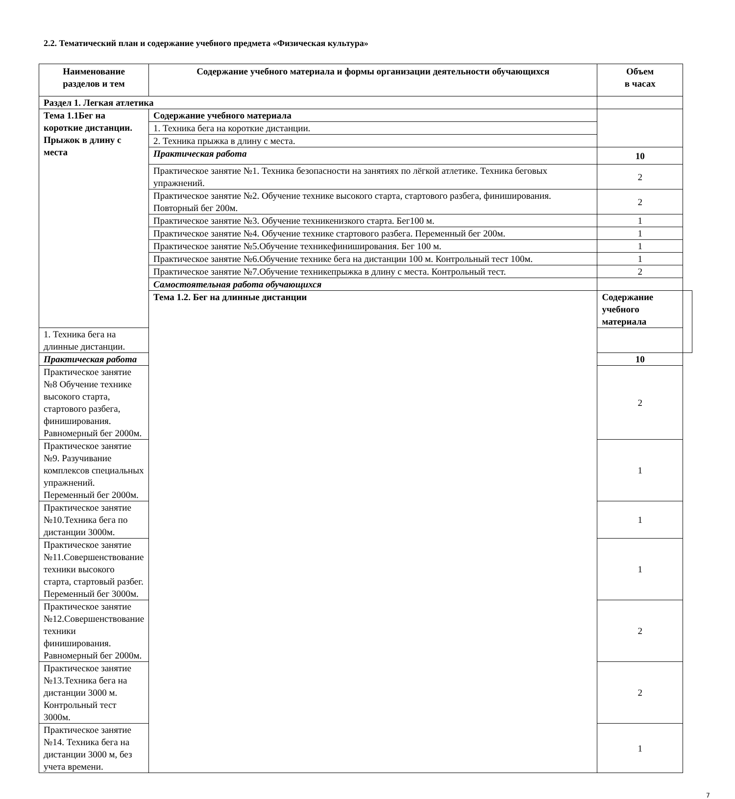2.2. Тематический план и содержание учебного предмета «Физическая культура»
| Наименование разделов и тем | Содержание учебного материала и формы организации деятельности обучающихся | Объем в часах | |
| --- | --- | --- | --- |
| Раздел 1. Легкая атлетика | | | |
| Тема 1.1Бег на короткие дистанции. Прыжок в длину с места | Содержание учебного материала | | |
| | 1. Техника бега на короткие дистанции. | | |
| | 2. Техника прыжка в длину с места. | | |
| | Практическая работа | 10 | |
| | Практическое занятие №1. Техника безопасности на занятиях по лёгкой атлетике. Техника беговых упражнений. | 2 | |
| | Практическое занятие №2. Обучение технике высокого старта, стартового разбега, финиширования. Повторный бег 200м. | 2 | |
| | Практическое занятие №3. Обучение техникенизкого старта. Бег100 м. | 1 | |
| | Практическое занятие №4. Обучение технике стартового разбега. Переменный бег 200м. | 1 | |
| | Практическое занятие №5.Обучение техникефиниширования. Бег 100 м. | 1 | |
| | Практическое занятие №6.Обучение технике бега на дистанции 100 м. Контрольный тест 100м. | 1 | |
| | Практическое занятие №7.Обучение техникепрыжка в длину с места. Контрольный тест. | 2 | |
| | Самостоятельная работа обучающихся | | |
| | Тема 1.2. Бег на длинные дистанции | Содержание учебного материала | |
| 1. Техника бега на длинные дистанции. | | | |
| Практическая работа | | 10 | |
| Практическое занятие №8 Обучение технике высокого старта, стартового разбега, финиширования. Равномерный бег 2000м. | | 2 | |
| Практическое занятие №9. Разучивание комплексов специальных упражнений. Переменный бег 2000м. | | 1 | |
| Практическое занятие №10.Техника бега по дистанции 3000м. | | 1 | |
| Практическое занятие №11.Совершенствование техники высокого старта, стартовый разбег. Переменный бег 3000м. | | 1 | |
| Практическое занятие №12.Совершенствование техники финиширования. Равномерный бег 2000м. | | 2 | |
| Практическое занятие №13.Техника бега на дистанции 3000 м. Контрольный тест 3000м. | | 2 | |
| Практическое занятие №14. Техника бега на дистанции 3000 м, без учета времени. | | 1 | |
7